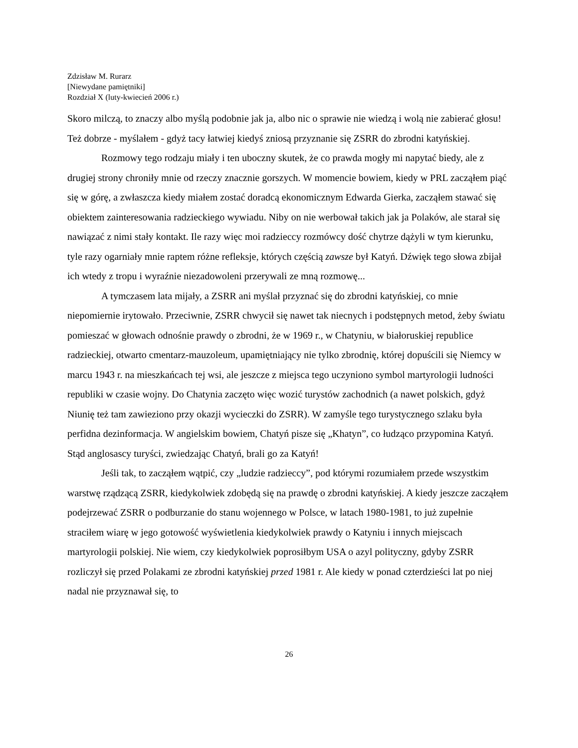Zdzisław M. Rurarz
[Niewydane pamiętniki]
Rozdział X (luty-kwiecień 2006 r.)
Skoro milczą, to znaczy albo myślą podobnie jak ja, albo nic o sprawie nie wiedzą i wolą nie zabierać głosu! Też dobrze - myślałem - gdyż tacy łatwiej kiedyś zniosą przyznanie się ZSRR do zbrodni katyńskiej.
Rozmowy tego rodzaju miały i ten uboczny skutek, że co prawda mogły mi napytać biedy, ale z drugiej strony chroniły mnie od rzeczy znacznie gorszych. W momencie bowiem, kiedy w PRL zacząłem piąć się w górę, a zwłaszcza kiedy miałem zostać doradcą ekonomicznym Edwarda Gierka, zacząłem stawać się obiektem zainteresowania radzieckiego wywiadu. Niby on nie werbował takich jak ja Polaków, ale starał się nawiązać z nimi stały kontakt. Ile razy więc moi radzieccy rozmówcy dość chytrze dążyli w tym kierunku, tyle razy ogarniały mnie raptem różne refleksje, których częścią zawsze był Katyń. Dźwięk tego słowa zbijał ich wtedy z tropu i wyraźnie niezadowoleni przerywali ze mną rozmowę...
A tymczasem lata mijały, a ZSRR ani myślał przyznać się do zbrodni katyńskiej, co mnie niepomiernie irytowało. Przeciwnie, ZSRR chwycił się nawet tak niecnych i podstępnych metod, żeby światu pomieszać w głowach odnośnie prawdy o zbrodni, że w 1969 r., w Chatyniu, w białoruskiej republice radzieckiej, otwarto cmentarz-mauzoleum, upamiętniający nie tylko zbrodnię, której dopuścili się Niemcy w marcu 1943 r. na mieszkańcach tej wsi, ale jeszcze z miejsca tego uczyniono symbol martyrologii ludności republiki w czasie wojny. Do Chatynia zaczęto więc wozić turystów zachodnich (a nawet polskich, gdyż Niunię też tam zawieziono przy okazji wycieczki do ZSRR). W zamyśle tego turystycznego szlaku była perfidna dezinformacja. W angielskim bowiem, Chatyń pisze się „Khatyn”, co łudząco przypomina Katyń. Stąd anglosascy turyści, zwiedzając Chatyń, brali go za Katyń!
Jeśli tak, to zacząłem wątpić, czy „ludzie radzieccy”, pod którymi rozumiałem przede wszystkim warstwę rządzącą ZSRR, kiedykolwiek zdobędą się na prawdę o zbrodni katyńskiej. A kiedy jeszcze zacząłem podejrzewać ZSRR o podburzanie do stanu wojennego w Polsce, w latach 1980-1981, to już zupełnie straciłem wiarę w jego gotowość wyświetlenia kiedykolwiek prawdy o Katyniu i innych miejscach martyrologii polskiej. Nie wiem, czy kiedykolwiek poprosiłbym USA o azyl polityczny, gdyby ZSRR rozliczył się przed Polakami ze zbrodni katyńskiej przed 1981 r. Ale kiedy w ponad czterdzieści lat po niej nadal nie przyznawał się, to
26